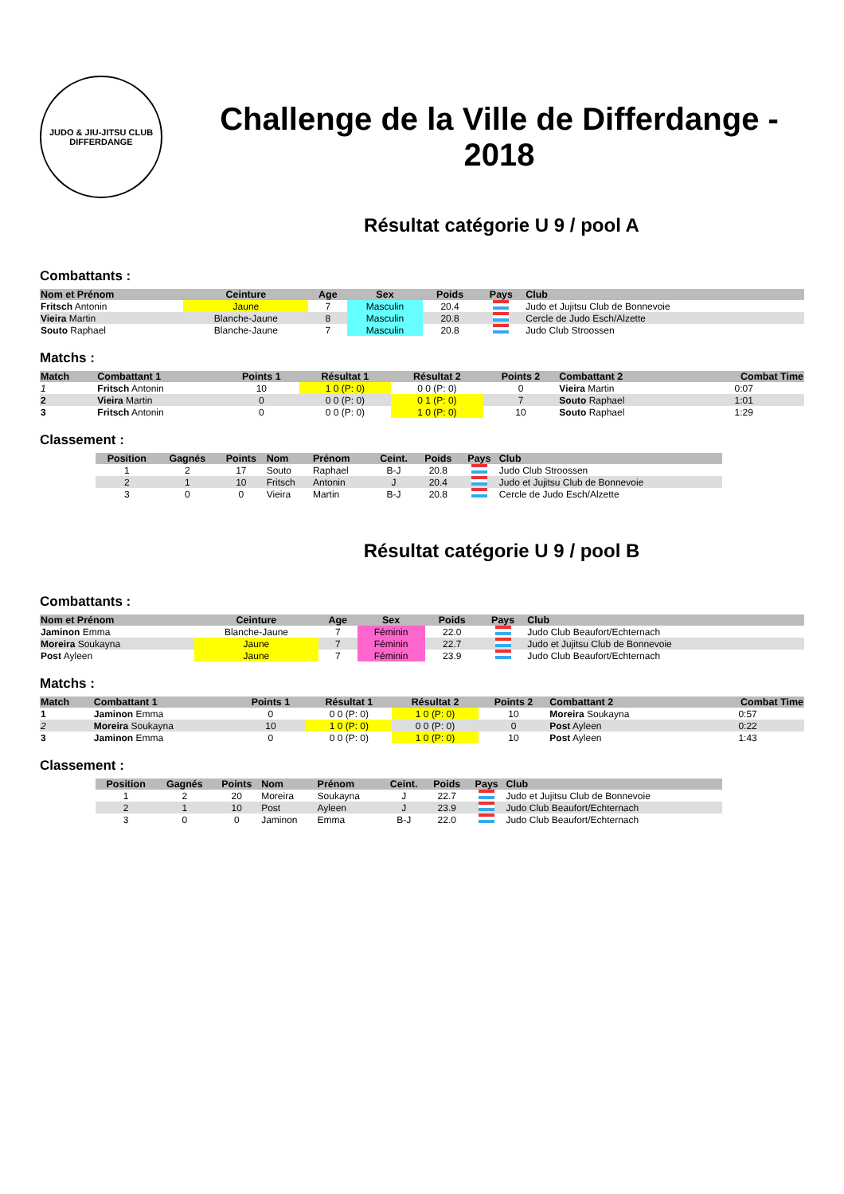JUDO & JIU-JITSU CLUB
DIFFERDANGE
Challenge de la Ville de Differdange - 2018
Résultat catégorie U 9 / pool A
Combattants :
| Nom et Prénom | Ceinture | Age | Sex | Poids | Pays | Club |
| --- | --- | --- | --- | --- | --- | --- |
| Fritsch Antonin | Jaune | 7 | Masculin | 20.4 | | Judo et Jujitsu Club de Bonnevoie |
| Vieira Martin | Blanche-Jaune | 8 | Masculin | 20.8 | | Cercle de Judo Esch/Alzette |
| Souto Raphael | Blanche-Jaune | 7 | Masculin | 20.8 | | Judo Club Stroossen |
Matchs :
| Match | Combattant 1 | Points 1 | Résultat 1 | Résultat 2 | Points 2 | Combattant 2 | Combat Time |
| --- | --- | --- | --- | --- | --- | --- | --- |
| 1 | Fritsch Antonin | 10 | 1 0 (P: 0) | 0 0 (P: 0) | 0 | Vieira Martin | 0:07 |
| 2 | Vieira Martin | 0 | 0 0 (P: 0) | 0 1 (P: 0) | 7 | Souto Raphael | 1:01 |
| 3 | Fritsch Antonin | 0 | 0 0 (P: 0) | 1 0 (P: 0) | 10 | Souto Raphael | 1:29 |
Classement :
| Position | Gagnés | Points | Nom | Prénom | Ceint. | Poids | Pays | Club |
| --- | --- | --- | --- | --- | --- | --- | --- | --- |
| 1 | 2 | 17 | Souto | Raphael | B-J | 20.8 | | Judo Club Stroossen |
| 2 | 1 | 10 | Fritsch | Antonin | J | 20.4 | | Judo et Jujitsu Club de Bonnevoie |
| 3 | 0 | 0 | Vieira | Martin | B-J | 20.8 | | Cercle de Judo Esch/Alzette |
Résultat catégorie U 9 / pool B
Combattants :
| Nom et Prénom | Ceinture | Age | Sex | Poids | Pays | Club |
| --- | --- | --- | --- | --- | --- | --- |
| Jaminon Emma | Blanche-Jaune | 7 | Féminin | 22.0 | | Judo Club Beaufort/Echternach |
| Moreira Soukayna | Jaune | 7 | Féminin | 22.7 | | Judo et Jujitsu Club de Bonnevoie |
| Post Ayleen | Jaune | 7 | Féminin | 23.9 | | Judo Club Beaufort/Echternach |
Matchs :
| Match | Combattant 1 | Points 1 | Résultat 1 | Résultat 2 | Points 2 | Combattant 2 | Combat Time |
| --- | --- | --- | --- | --- | --- | --- | --- |
| 1 | Jaminon Emma | 0 | 0 0 (P: 0) | 1 0 (P: 0) | 10 | Moreira Soukayna | 0:57 |
| 2 | Moreira Soukayna | 10 | 1 0 (P: 0) | 0 0 (P: 0) | 0 | Post Ayleen | 0:22 |
| 3 | Jaminon Emma | 0 | 0 0 (P: 0) | 1 0 (P: 0) | 10 | Post Ayleen | 1:43 |
Classement :
| Position | Gagnés | Points | Nom | Prénom | Ceint. | Poids | Pays | Club |
| --- | --- | --- | --- | --- | --- | --- | --- | --- |
| 1 | 2 | 20 | Moreira | Soukayna | J | 22.7 | | Judo et Jujitsu Club de Bonnevoie |
| 2 | 1 | 10 | Post | Ayleen | J | 23.9 | | Judo Club Beaufort/Echternach |
| 3 | 0 | 0 | Jaminon | Emma | B-J | 22.0 | | Judo Club Beaufort/Echternach |